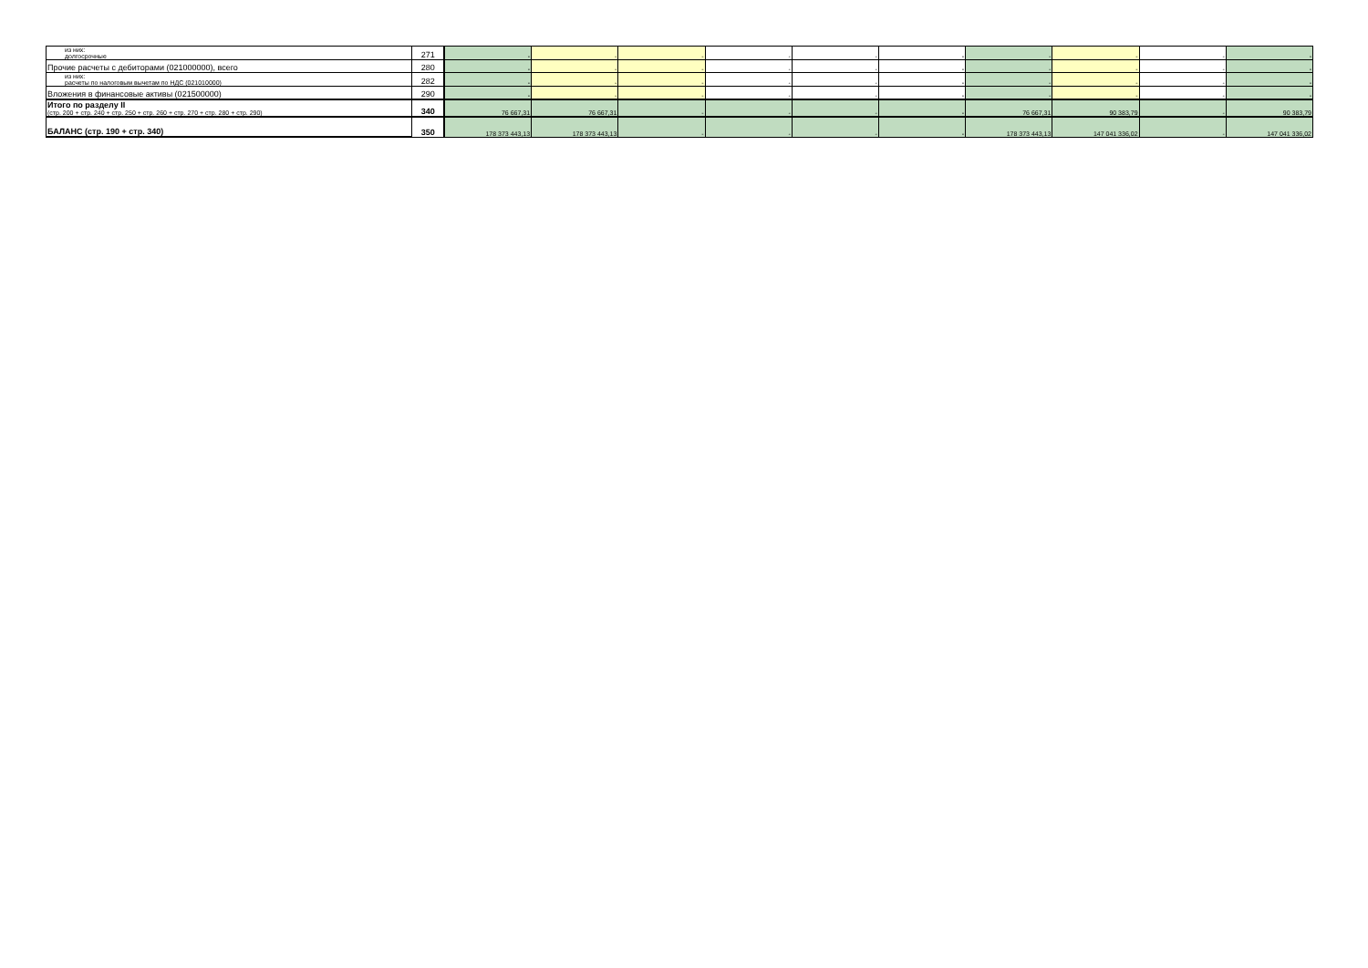| из них: долгосрочные | 271 | - | - | - | - | - | - | - | - | - | - |
| Прочие расчеты с дебиторами (021000000), всего | 280 | - | - | - | - | - | - | - | - | - | - |
| из них: расчеты по налоговым вычетам по НДС (021010000) | 282 | - | - | - | - | - | - | - | - | - | - |
| Вложения в финансовые активы (021500000) | 290 | - | - | - | - | - | - | - | - | - | - |
| Итого по разделу II (стр. 200 + стр. 240 + стр. 250 + стр. 260 + стр. 270 + стр. 280 + стр. 290) | 340 | 76 667,31 | 76 667,31 | - | - | - | - | 76 667,31 | 90 383,79 | - | 90 383,79 |
| БАЛАНС (стр. 190 + стр. 340) | 350 | 178 373 443,13 | 178 373 443,13 | - | - | - | - | 178 373 443,13 | 147 041 336,02 | - | 147 041 336,02 |